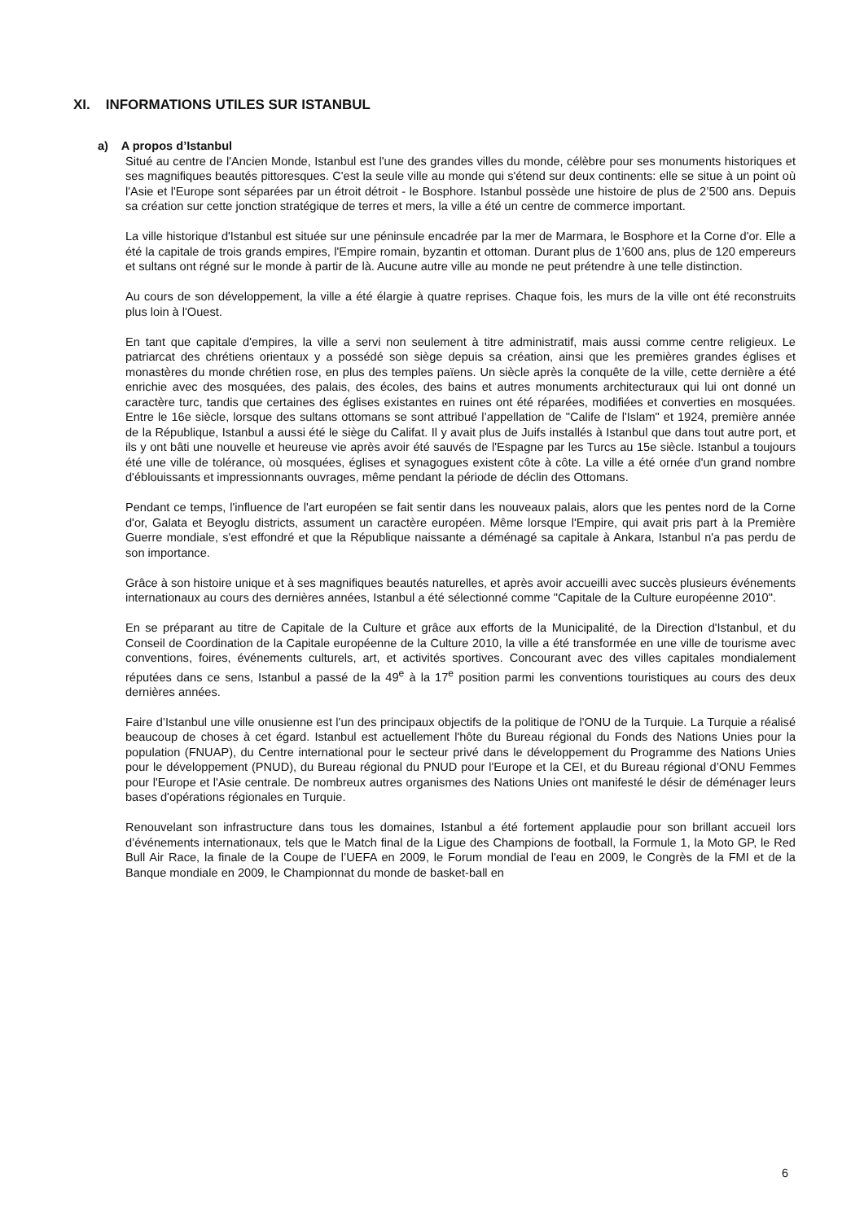XI. INFORMATIONS UTILES SUR ISTANBUL
a) A propos d’Istanbul
Situé au centre de l'Ancien Monde, Istanbul est l'une des grandes villes du monde, célèbre pour ses monuments historiques et ses magnifiques beautés pittoresques. C'est la seule ville au monde qui s'étend sur deux continents: elle se situe à un point où l'Asie et l'Europe sont séparées par un étroit détroit - le Bosphore. Istanbul possède une histoire de plus de 2’500 ans. Depuis sa création sur cette jonction stratégique de terres et mers, la ville a été un centre de commerce important.
La ville historique d'Istanbul est située sur une péninsule encadrée par la mer de Marmara, le Bosphore et la Corne d'or. Elle a été la capitale de trois grands empires, l'Empire romain, byzantin et ottoman. Durant plus de 1’600 ans, plus de 120 empereurs et sultans ont régné sur le monde à partir de là. Aucune autre ville au monde ne peut prétendre à une telle distinction.
Au cours de son développement, la ville a été élargie à quatre reprises. Chaque fois, les murs de la ville ont été reconstruits plus loin à l'Ouest.
En tant que capitale d'empires, la ville a servi non seulement à titre administratif, mais aussi comme centre religieux. Le patriarcat des chrétiens orientaux y a possédé son siège depuis sa création, ainsi que les premières grandes églises et monastères du monde chrétien rose, en plus des temples païens. Un siècle après la conquête de la ville, cette dernière a été enrichie avec des mosquées, des palais, des écoles, des bains et autres monuments architecturaux qui lui ont donné un caractère turc, tandis que certaines des églises existantes en ruines ont été réparées, modifiées et converties en mosquées. Entre le 16e siècle, lorsque des sultans ottomans se sont attribué l’appellation de "Calife de l'Islam" et 1924, première année de la République, Istanbul a aussi été le siège du Califat. Il y avait plus de Juifs installés à Istanbul que dans tout autre port, et ils y ont bâti une nouvelle et heureuse vie après avoir été sauvés de l'Espagne par les Turcs au 15e siècle. Istanbul a toujours été une ville de tolérance, où mosquées, églises et synagogues existent côte à côte. La ville a été ornée d'un grand nombre d'éblouissants et impressionnants ouvrages, même pendant la période de déclin des Ottomans.
Pendant ce temps, l'influence de l'art européen se fait sentir dans les nouveaux palais, alors que les pentes nord de la Corne d'or, Galata et Beyoglu districts, assument un caractère européen. Même lorsque l'Empire, qui avait pris part à la Première Guerre mondiale, s'est effondré et que la République naissante a déménagé sa capitale à Ankara, Istanbul n'a pas perdu de son importance.
Grâce à son histoire unique et à ses magnifiques beautés naturelles, et après avoir accueilli avec succès plusieurs événements internationaux au cours des dernières années, Istanbul a été sélectionné comme "Capitale de la Culture européenne 2010".
En se préparant au titre de Capitale de la Culture et grâce aux efforts de la Municipalité, de la Direction d'Istanbul, et du Conseil de Coordination de la Capitale européenne de la Culture 2010, la ville a été transformée en une ville de tourisme avec conventions, foires, événements culturels, art, et activités sportives. Concourant avec des villes capitales mondialement réputées dans ce sens, Istanbul a passé de la 49<sup>e</sup> à la 17<sup>e</sup> position parmi les conventions touristiques au cours des deux dernières années.
Faire d’Istanbul une ville onusienne est l'un des principaux objectifs de la politique de l'ONU de la Turquie. La Turquie a réalisé beaucoup de choses à cet égard. Istanbul est actuellement l'hôte du Bureau régional du Fonds des Nations Unies pour la population (FNUAP), du Centre international pour le secteur privé dans le développement du Programme des Nations Unies pour le développement (PNUD), du Bureau régional du PNUD pour l'Europe et la CEI, et du Bureau régional d’ONU Femmes pour l'Europe et l'Asie centrale. De nombreux autres organismes des Nations Unies ont manifesté le désir de déménager leurs bases d'opérations régionales en Turquie.
Renouvelant son infrastructure dans tous les domaines, Istanbul a été fortement applaudie pour son brillant accueil lors d’événements internationaux, tels que le Match final de la Ligue des Champions de football, la Formule 1, la Moto GP, le Red Bull Air Race, la finale de la Coupe de l’UEFA en 2009, le Forum mondial de l'eau en 2009, le Congrès de la FMI et de la Banque mondiale en 2009, le Championnat du monde de basket-ball en
6